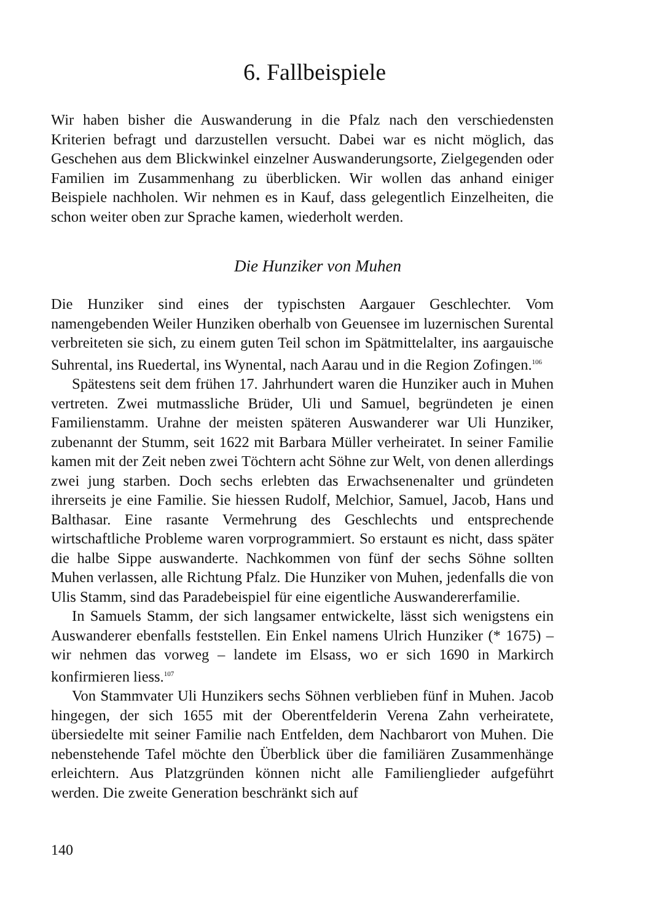6. Fallbeispiele
Wir haben bisher die Auswanderung in die Pfalz nach den verschiedensten Kriterien befragt und darzustellen versucht. Dabei war es nicht möglich, das Geschehen aus dem Blickwinkel einzelner Auswanderungsorte, Zielgegenden oder Familien im Zusammenhang zu überblicken. Wir wollen das anhand einiger Beispiele nachholen. Wir nehmen es in Kauf, dass gelegentlich Einzelheiten, die schon weiter oben zur Sprache kamen, wiederholt werden.
Die Hunziker von Muhen
Die Hunziker sind eines der typischsten Aargauer Geschlechter. Vom namengebenden Weiler Hunziken oberhalb von Geuensee im luzernischen Surental verbreiteten sie sich, zu einem guten Teil schon im Spätmittelalter, ins aargauische Suhrental, ins Ruedertal, ins Wynental, nach Aarau und in die Region Zofingen.<sup>106</sup>
Spätestens seit dem frühen 17. Jahrhundert waren die Hunziker auch in Muhen vertreten. Zwei mutmassliche Brüder, Uli und Samuel, begründeten je einen Familienstamm. Urahne der meisten späteren Auswanderer war Uli Hunziker, zubenannt der Stumm, seit 1622 mit Barbara Müller verheiratet. In seiner Familie kamen mit der Zeit neben zwei Töchtern acht Söhne zur Welt, von denen allerdings zwei jung starben. Doch sechs erlebten das Erwachsenenalter und gründeten ihrerseits je eine Familie. Sie hiessen Rudolf, Melchior, Samuel, Jacob, Hans und Balthasar. Eine rasante Vermehrung des Geschlechts und entsprechende wirtschaftliche Probleme waren vorprogrammiert. So erstaunt es nicht, dass später die halbe Sippe auswanderte. Nachkommen von fünf der sechs Söhne sollten Muhen verlassen, alle Richtung Pfalz. Die Hunziker von Muhen, jedenfalls die von Ulis Stamm, sind das Paradebeispiel für eine eigentliche Auswandererfamilie.
In Samuels Stamm, der sich langsamer entwickelte, lässt sich wenigstens ein Auswanderer ebenfalls feststellen. Ein Enkel namens Ulrich Hunziker (* 1675) – wir nehmen das vorweg – landete im Elsass, wo er sich 1690 in Markirch konfirmieren liess.<sup>107</sup>
Von Stammvater Uli Hunzikers sechs Söhnen verblieben fünf in Muhen. Jacob hingegen, der sich 1655 mit der Oberentfelderin Verena Zahn verheiratete, übersiedelte mit seiner Familie nach Entfelden, dem Nachbarort von Muhen. Die nebenstehende Tafel möchte den Überblick über die familiären Zusammenhänge erleichtern. Aus Platzgründen können nicht alle Familienglieder aufgeführt werden. Die zweite Generation beschränkt sich auf
140